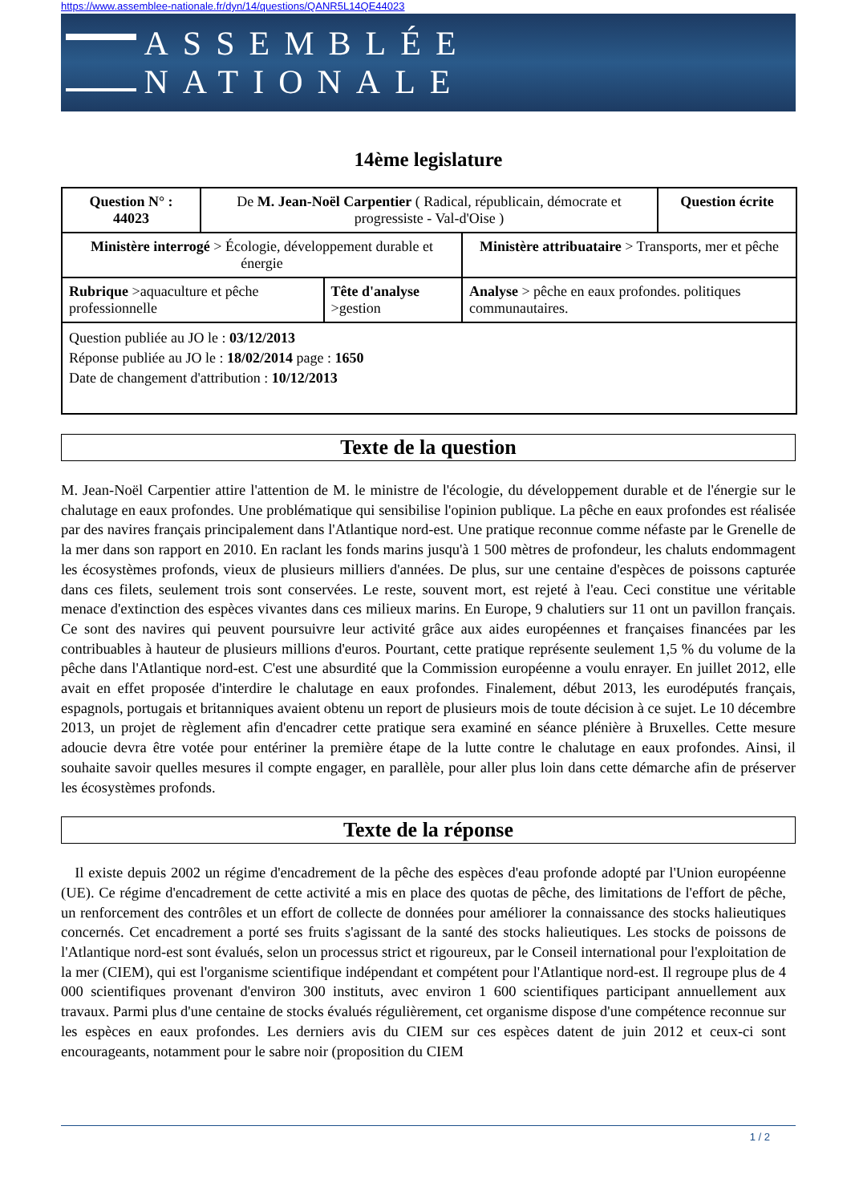https://www.assemblee-nationale.fr/dyn/14/questions/QANR5L14QE44023
ASSEMBLÉE NATIONALE
14ème legislature
| Question N° : 44023 | De M. Jean-Noël Carpentier ( Radical, républicain, démocrate et progressiste - Val-d'Oise ) | | | Question écrite |
| Ministère interrogé > Écologie, développement durable et énergie | | | Ministère attribuataire > Transports, mer et pêche | |
| Rubrique >aquaculture et pêche professionnelle | | Tête d'analyse >gestion | Analyse > pêche en eaux profondes. politiques communautaires. | |
| Question publiée au JO le : 03/12/2013 Réponse publiée au JO le : 18/02/2014 page : 1650 Date de changement d'attribution : 10/12/2013 | | | | |
Texte de la question
M. Jean-Noël Carpentier attire l'attention de M. le ministre de l'écologie, du développement durable et de l'énergie sur le chalutage en eaux profondes. Une problématique qui sensibilise l'opinion publique. La pêche en eaux profondes est réalisée par des navires français principalement dans l'Atlantique nord-est. Une pratique reconnue comme néfaste par le Grenelle de la mer dans son rapport en 2010. En raclant les fonds marins jusqu'à 1 500 mètres de profondeur, les chaluts endommagent les écosystèmes profonds, vieux de plusieurs milliers d'années. De plus, sur une centaine d'espèces de poissons capturée dans ces filets, seulement trois sont conservées. Le reste, souvent mort, est rejeté à l'eau. Ceci constitue une véritable menace d'extinction des espèces vivantes dans ces milieux marins. En Europe, 9 chalutiers sur 11 ont un pavillon français. Ce sont des navires qui peuvent poursuivre leur activité grâce aux aides européennes et françaises financées par les contribuables à hauteur de plusieurs millions d'euros. Pourtant, cette pratique représente seulement 1,5 % du volume de la pêche dans l'Atlantique nord-est. C'est une absurdité que la Commission européenne a voulu enrayer. En juillet 2012, elle avait en effet proposée d'interdire le chalutage en eaux profondes. Finalement, début 2013, les eurodéputés français, espagnols, portugais et britanniques avaient obtenu un report de plusieurs mois de toute décision à ce sujet. Le 10 décembre 2013, un projet de règlement afin d'encadrer cette pratique sera examiné en séance plénière à Bruxelles. Cette mesure adoucie devra être votée pour entériner la première étape de la lutte contre le chalutage en eaux profondes. Ainsi, il souhaite savoir quelles mesures il compte engager, en parallèle, pour aller plus loin dans cette démarche afin de préserver les écosystèmes profonds.
Texte de la réponse
Il existe depuis 2002 un régime d'encadrement de la pêche des espèces d'eau profonde adopté par l'Union européenne (UE). Ce régime d'encadrement de cette activité a mis en place des quotas de pêche, des limitations de l'effort de pêche, un renforcement des contrôles et un effort de collecte de données pour améliorer la connaissance des stocks halieutiques concernés. Cet encadrement a porté ses fruits s'agissant de la santé des stocks halieutiques. Les stocks de poissons de l'Atlantique nord-est sont évalués, selon un processus strict et rigoureux, par le Conseil international pour l'exploitation de la mer (CIEM), qui est l'organisme scientifique indépendant et compétent pour l'Atlantique nord-est. Il regroupe plus de 4 000 scientifiques provenant d'environ 300 instituts, avec environ 1 600 scientifiques participant annuellement aux travaux. Parmi plus d'une centaine de stocks évalués régulièrement, cet organisme dispose d'une compétence reconnue sur les espèces en eaux profondes. Les derniers avis du CIEM sur ces espèces datent de juin 2012 et ceux-ci sont encourageants, notamment pour le sabre noir (proposition du CIEM
1 / 2